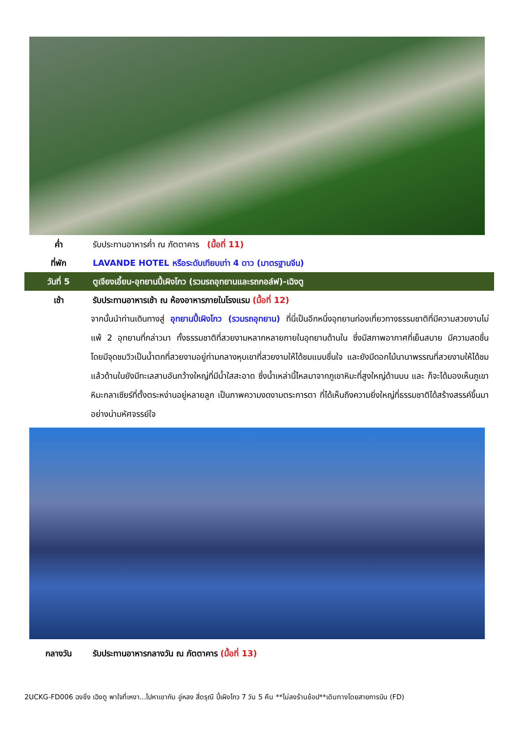ค่ำ รับประทานอาหารค่ำ ณ ภัตตาคาร (มื้อที่ 11)
ที่พัก LAVANDE HOTEL หรือระดับเทียบเท่า 4 ดาว (มาตรฐานจีน)
วันที่ 5 ตูเจียงเอี้ยน-อุทยานปี้เผิงโกว (รวมรถอุทยานและรถกอล์ฟ)-เฉิงตู
เช้า รับประทานอาหารเช้า ณ ห้องอาหารภายในโรงแรม (มื้อที่ 12)
จากนั้นนำท่านเดินทางสู่ อุทยานปี้เผิงโกว (รวมรถอุทยาน) ที่นี่เป็นอีกหนึ่งอุทยานท่องเที่ยวทางธรรมชาติที่มีความสวยงามไม่แพ้ 2 อุทยานที่กล่าวมา ทั้งธรรมชาติที่สวยงามหลากหลายภายในอุทยานด้านใน ซึ่งมีสภาพอากาศที่เย็นสบาย มีความสดชื่น โดยมีจุดชมวิวเป็นน้ำตกที่สวยงามอยู่ท่ามกลางหุบเขาที่สวยงามให้ได้ชมแบบชื่นใจ และยังมีดอกไม้นานาพรรณที่สวยงามให้ได้ชม แล้วด้านในยังมีทะเลสาบอันกว้างใหญ่ที่มีน้ำใสสะอาด ซึ่งน้ำเหล่านี้ไหลมาจากภูเขาหิมะที่สูงใหญ่ด้านบน และ ก็จะได้มองเห็นภูเขาหิมะกลาเซียร์ที่ตั้งตระหง่านอยู่หลายลูก เป็นภาพความงดงามตระการตา ที่ได้เห็นถึงความยิ่งใหญ่ที่ธรรมชาติได้สร้างสรรค์ขึ้นมาอย่างน่ามหัศจรรย์ใจ
กลางวัน รับประทานอาหารกลางวัน ณ ภัตตาคาร (มื้อที่ 13)
2UCKG-FD006 ฉงชิ่ง เฉิงตู พาใจที่เหงา...ไปหาเขากัน อู่หลง สี่ดรุณี ปี้เผิงโกว 7 วัน 5 คืน **ไม่ลงร้านช้อป**เดินทางโดยสายการบิน (FD)